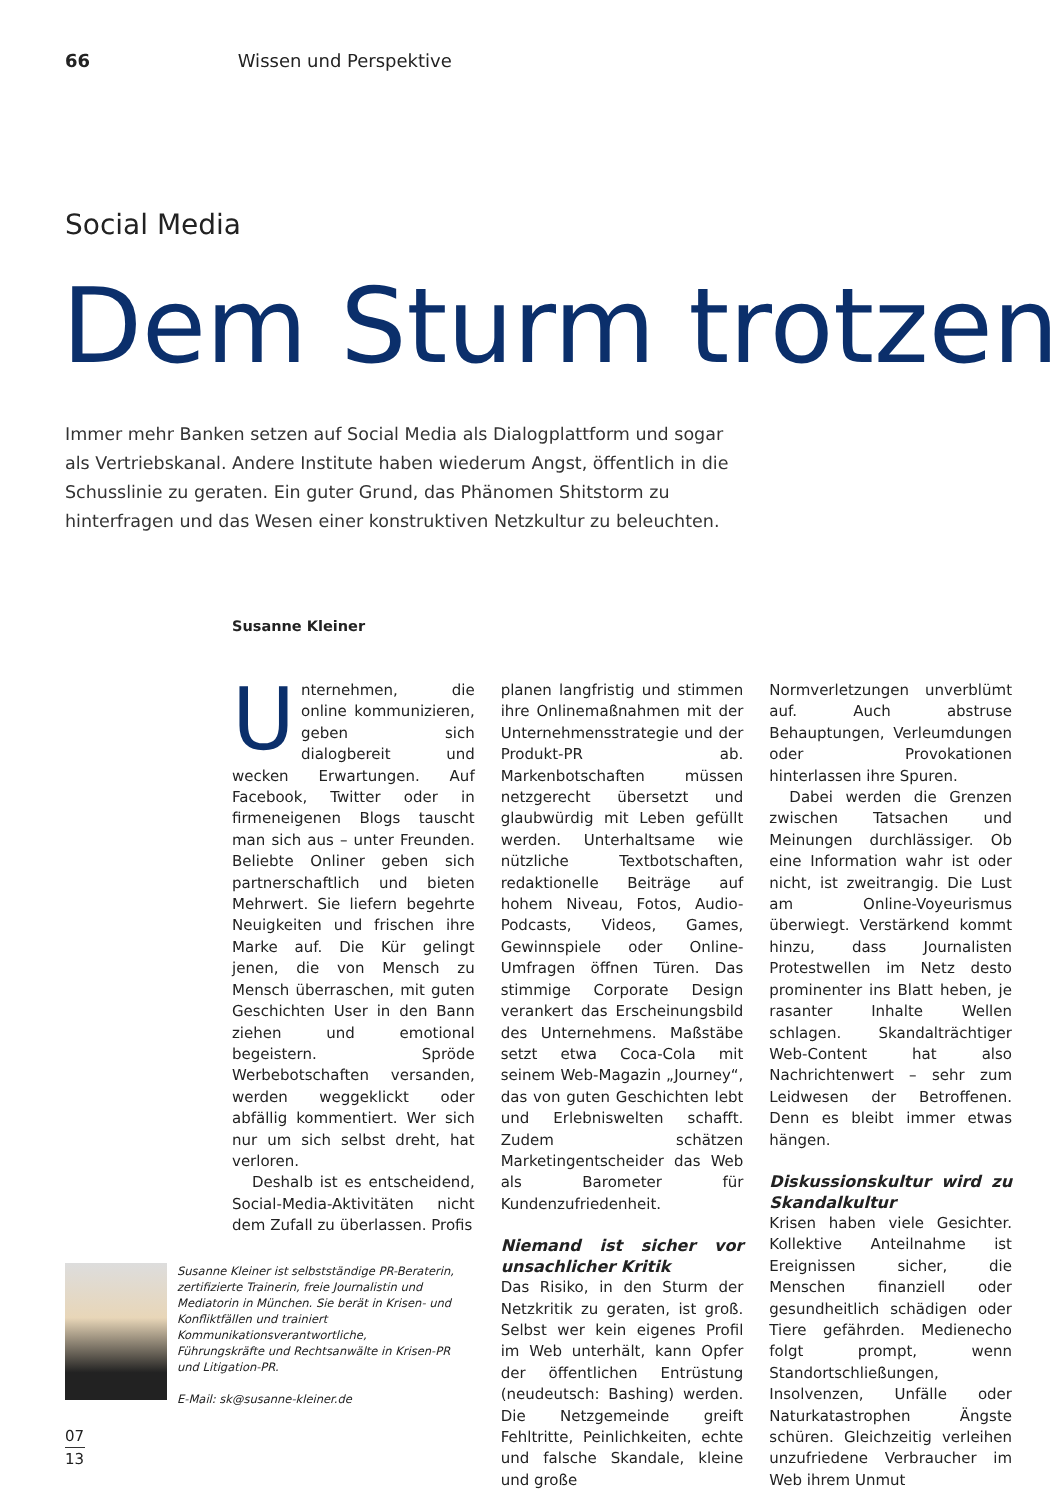66 Wissen und Perspektive
Social Media
Dem Sturm trotzen
Immer mehr Banken setzen auf Social Media als Dialogplattform und sogar als Vertriebskanal. Andere Institute haben wiederum Angst, öffentlich in die Schusslinie zu geraten. Ein guter Grund, das Phänomen Shitstorm zu hinterfragen und das Wesen einer konstruktiven Netzkultur zu beleuchten.
Susanne Kleiner
Unternehmen, die online kommunizieren, geben sich dialogbereit und wecken Erwartungen. Auf Facebook, Twitter oder in firmeneigenen Blogs tauscht man sich aus – unter Freunden. Beliebte Onliner geben sich partnerschaftlich und bieten Mehrwert. Sie liefern begehrte Neuigkeiten und frischen ihre Marke auf. Die Kür gelingt jenen, die von Mensch zu Mensch überraschen, mit guten Geschichten User in den Bann ziehen und emotional begeistern. Spröde Werbebotschaften versanden, werden weggeklickt oder abfällig kommentiert. Wer sich nur um sich selbst dreht, hat verloren.
Deshalb ist es entscheidend, Social-Media-Aktivitäten nicht dem Zufall zu überlassen. Profis
planen langfristig und stimmen ihre Onlinemaßnahmen mit der Unternehmensstrategie und der Produkt-PR ab. Markenbotschaften müssen netzgerecht übersetzt und glaubwürdig mit Leben gefüllt werden. Unterhaltsame wie nützliche Textbotschaften, redaktionelle Beiträge auf hohem Niveau, Fotos, Audio-Podcasts, Videos, Games, Gewinnspiele oder Online-Umfragen öffnen Türen. Das stimmige Corporate Design verankert das Erscheinungsbild des Unternehmens. Maßstäbe setzt etwa Coca-Cola mit seinem Web-Magazin „Journey“, das von guten Geschichten lebt und Erlebniswelten schafft. Zudem schätzen Marketingentscheider das Web als Barometer für Kundenzufriedenheit.
Niemand ist sicher vor unsachlicher Kritik
Das Risiko, in den Sturm der Netzkritik zu geraten, ist groß. Selbst wer kein eigenes Profil im Web unterhält, kann Opfer der öffentlichen Entrüstung (neudeutsch: Bashing) werden. Die Netzgemeinde greift Fehltritte, Peinlichkeiten, echte und falsche Skandale, kleine und große
Normverletzungen unverblümt auf. Auch abstruse Behauptungen, Verleumdungen oder Provokationen hinterlassen ihre Spuren.
Dabei werden die Grenzen zwischen Tatsachen und Meinungen durchlässiger. Ob eine Information wahr ist oder nicht, ist zweitrangig. Die Lust am Online-Voyeurismus überwiegt. Verstärkend kommt hinzu, dass Journalisten Protestwellen im Netz desto prominenter ins Blatt heben, je rasanter Inhalte Wellen schlagen. Skandalträchtiger Web-Content hat also Nachrichtenwert – sehr zum Leidwesen der Betroffenen. Denn es bleibt immer etwas hängen.
Diskussionskultur wird zu Skandalkultur
Krisen haben viele Gesichter. Kollektive Anteilnahme ist Ereignissen sicher, die Menschen finanziell oder gesundheitlich schädigen oder Tiere gefährden. Medienecho folgt prompt, wenn Standortschließungen, Insolvenzen, Unfälle oder Naturkatastrophen Ängste schüren. Gleichzeitig verleihen unzufriedene Verbraucher im Web ihrem Unmut
Susanne Kleiner ist selbstständige PR-Beraterin, zertifizierte Trainerin, freie Journalistin und Mediatorin in München. Sie berät in Krisen- und Konfliktfällen und trainiert Kommunikationsverantwortliche, Führungskräfte und Rechtsanwälte in Krisen-PR und Litigation-PR.
E-Mail: sk@susanne-kleiner.de
07 13